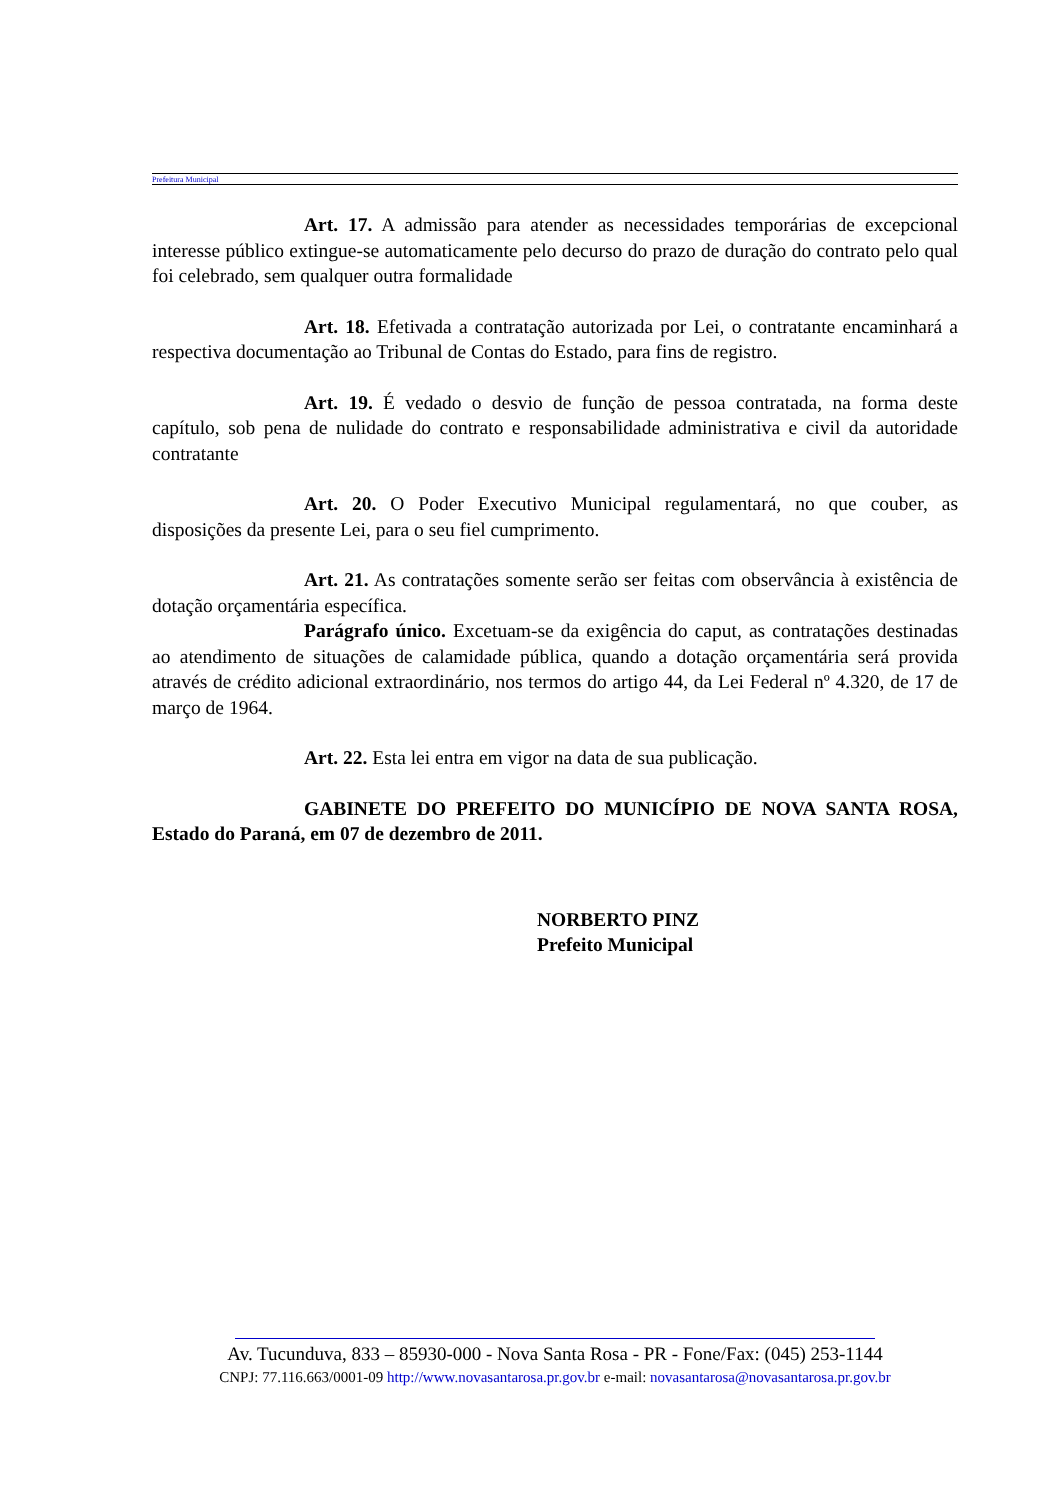Prefeitura Municipal
Art. 17. A admissão para atender as necessidades temporárias de excepcional interesse público extingue-se automaticamente pelo decurso do prazo de duração do contrato pelo qual foi celebrado, sem qualquer outra formalidade
Art. 18. Efetivada a contratação autorizada por Lei, o contratante encaminhará a respectiva documentação ao Tribunal de Contas do Estado, para fins de registro.
Art. 19. É vedado o desvio de função de pessoa contratada, na forma deste capítulo, sob pena de nulidade do contrato e responsabilidade administrativa e civil da autoridade contratante
Art. 20. O Poder Executivo Municipal regulamentará, no que couber, as disposições da presente Lei, para o seu fiel cumprimento.
Art. 21. As contratações somente serão ser feitas com observância à existência de dotação orçamentária específica.
Parágrafo único. Excetuam-se da exigência do caput, as contratações destinadas ao atendimento de situações de calamidade pública, quando a dotação orçamentária será provida através de crédito adicional extraordinário, nos termos do artigo 44, da Lei Federal nº 4.320, de 17 de março de 1964.
Art. 22. Esta lei entra em vigor na data de sua publicação.
GABINETE DO PREFEITO DO MUNICÍPIO DE NOVA SANTA ROSA, Estado do Paraná, em 07 de dezembro de 2011.
NORBERTO PINZ
Prefeito Municipal
Av. Tucunduva, 833 – 85930-000 - Nova Santa Rosa - PR - Fone/Fax: (045) 253-1144
CNPJ: 77.116.663/0001-09 http://www.novasantarosa.pr.gov.br e-mail: novasantarosa@novasantarosa.pr.gov.br